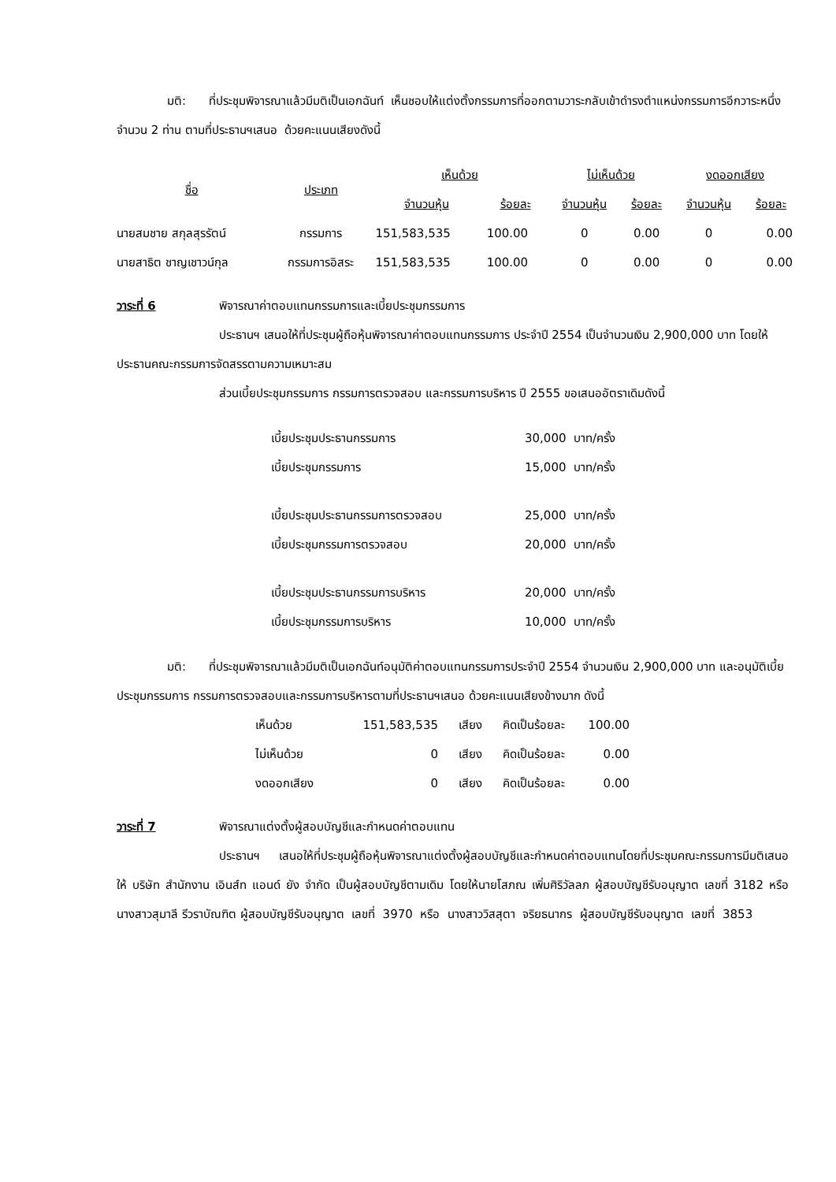มติ: ที่ประชุมพิจารณาแล้วมีมติเป็นเอกฉันท์ เห็นชอบให้แต่งตั้งกรรมการที่ออกตามวาระกลับเข้าดำรงตำแหน่งกรรมการอีกวาระหนึ่งจำนวน 2 ท่าน ตามที่ประธานฯเสนอ ด้วยคะแนนเสียงดังนี้
| ชื่อ | ประเภท | เห็นด้วย | | ไม่เห็นด้วย | | งดออกเสียง | |
| --- | --- | --- | --- | --- | --- | --- | --- |
| | | จำนวนหุ้น | ร้อยละ | จำนวนหุ้น | ร้อยละ | จำนวนหุ้น | ร้อยละ |
| นายสมชาย สกุลสุรรัตน์ | กรรมการ | 151,583,535 | 100.00 | 0 | 0.00 | 0 | 0.00 |
| นายสาธิต ชาญเชาวน์กุล | กรรมการอิสระ | 151,583,535 | 100.00 | 0 | 0.00 | 0 | 0.00 |
วาระที่ 6 พิจารณาค่าตอบแทนกรรมการและเบี้ยประชุมกรรมการ
ประธานฯ เสนอให้ที่ประชุมผู้ถือหุ้นพิจารณาค่าตอบแทนกรรมการ ประจำปี 2554 เป็นจำนวนเงิน 2,900,000 บาท โดยให้ประธานคณะกรรมการจัดสรรตามความเหมาะสม
ส่วนเบี้ยประชุมกรรมการ กรรมการตรวจสอบ และกรรมการบริหาร ปี 2555 ขอเสนออัตราเดิมดังนี้
| เบี้ยประชุมประธานกรรมการ | 30,000 บาท/ครั้ง |
| เบี้ยประชุมกรรมการ | 15,000 บาท/ครั้ง |
| เบี้ยประชุมประธานกรรมการตรวจสอบ | 25,000 บาท/ครั้ง |
| เบี้ยประชุมกรรมการตรวจสอบ | 20,000 บาท/ครั้ง |
| เบี้ยประชุมประธานกรรมการบริหาร | 20,000 บาท/ครั้ง |
| เบี้ยประชุมกรรมการบริหาร | 10,000 บาท/ครั้ง |
มติ: ที่ประชุมพิจารณาแล้วมีมติเป็นเอกฉันท์อนุมัติค่าตอบแทนกรรมการประจำปี 2554 จำนวนเงิน 2,900,000 บาท และอนุมัติเบี้ยประชุมกรรมการ กรรมการตรวจสอบและกรรมการบริหารตามที่ประธานฯเสนอ ด้วยคะแนนเสียงข้างมาก ดังนี้
| เห็นด้วย | 151,583,535 | เสียง | คิดเป็นร้อยละ | 100.00 |
| ไม่เห็นด้วย | 0 | เสียง | คิดเป็นร้อยละ | 0.00 |
| งดออกเสียง | 0 | เสียง | คิดเป็นร้อยละ | 0.00 |
วาระที่ 7 พิจารณาแต่งตั้งผู้สอบบัญชีและกำหนดค่าตอบแทน
ประธานฯ เสนอให้ที่ประชุมผู้ถือหุ้นพิจารณาแต่งตั้งผู้สอบบัญชีและกำหนดค่าตอบแทนโดยที่ประชุมคณะกรรมการมีมติเสนอให้ บริษัท สำนักงาน เอินส์ท แอนด์ ยัง จำกัด เป็นผู้สอบบัญชีตามเดิม โดยให้นายโสภณ เพิ่มศิริวัลลภ ผู้สอบบัญชีรับอนุญาต เลขที่ 3182 หรือ นางสาวสุมาลี รีวราบัณฑิต ผู้สอบบัญชีรับอนุญาต เลขที่ 3970 หรือ นางสาววิสสุตา จริยธนากร ผู้สอบบัญชีรับอนุญาต เลขที่ 3853